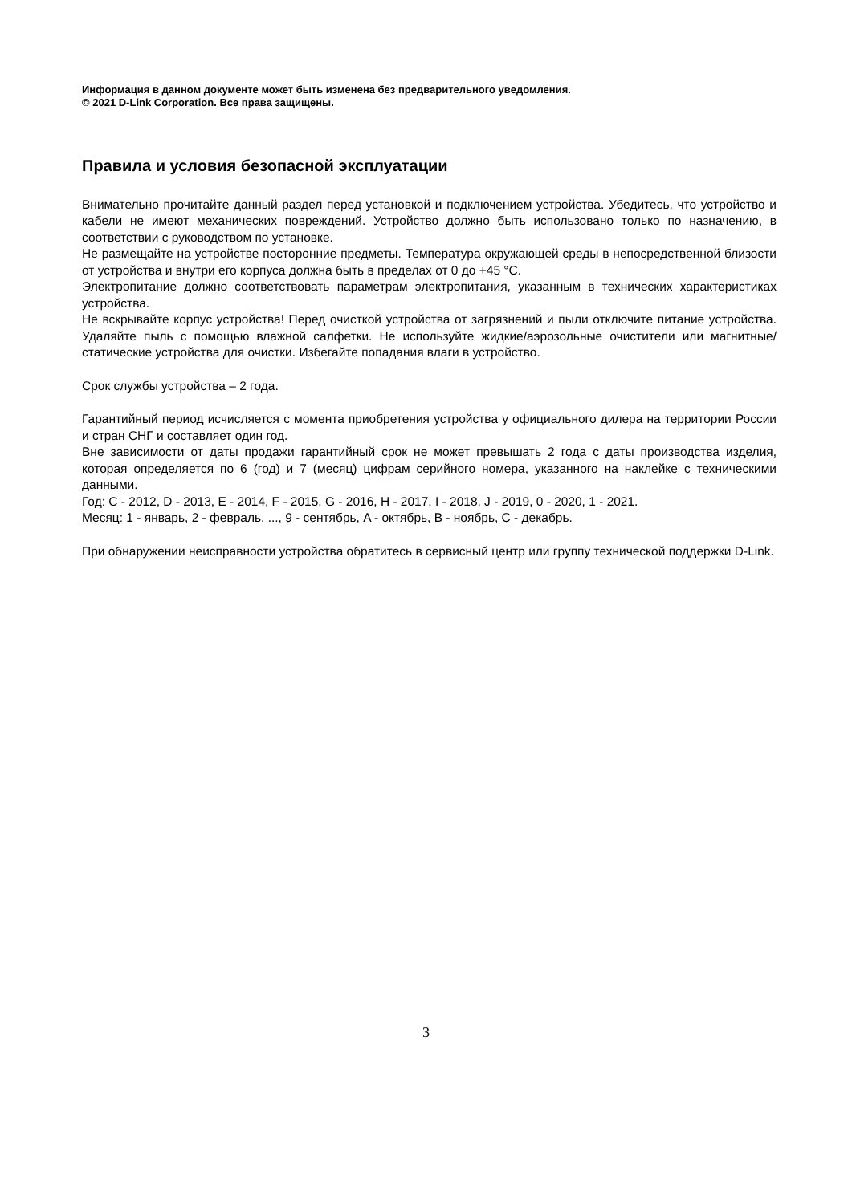Информация в данном документе может быть изменена без предварительного уведомления.
© 2021 D-Link Corporation. Все права защищены.
Правила и условия безопасной эксплуатации
Внимательно прочитайте данный раздел перед установкой и подключением устройства. Убедитесь, что устройство и кабели не имеют механических повреждений. Устройство должно быть использовано только по назначению, в соответствии с руководством по установке.
Не размещайте на устройстве посторонние предметы. Температура окружающей среды в непосредственной близости от устройства и внутри его корпуса должна быть в пределах от 0 до +45 °C.
Электропитание должно соответствовать параметрам электропитания, указанным в технических характеристиках устройства.
Не вскрывайте корпус устройства! Перед очисткой устройства от загрязнений и пыли отключите питание устройства. Удаляйте пыль с помощью влажной салфетки. Не используйте жидкие/аэрозольные очистители или магнитные/статические устройства для очистки. Избегайте попадания влаги в устройство.
Срок службы устройства – 2 года.
Гарантийный период исчисляется с момента приобретения устройства у официального дилера на территории России и стран СНГ и составляет один год.
Вне зависимости от даты продажи гарантийный срок не может превышать 2 года с даты производства изделия, которая определяется по 6 (год) и 7 (месяц) цифрам серийного номера, указанного на наклейке с техническими данными.
Год: C - 2012, D - 2013, E - 2014, F - 2015, G - 2016, H - 2017, I - 2018, J - 2019, 0 - 2020, 1 - 2021.
Месяц: 1 - январь, 2 - февраль, ..., 9 - сентябрь, A - октябрь, B - ноябрь, C - декабрь.
При обнаружении неисправности устройства обратитесь в сервисный центр или группу технической поддержки D-Link.
3